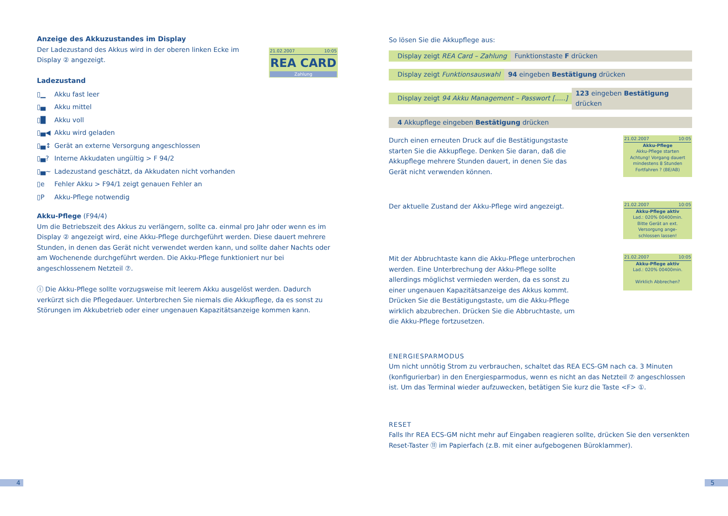Anzeige des Akkuzustandes im Display
Der Ladezustand des Akkus wird in der oberen linken Ecke im
Display ② angezeigt.
21.02.2007 10:05
REA CARD
Zahlung
Ladezustand
▯▁ Akku fast leer
▯▄ Akku mittel
▯█ Akku voll
▯▄◀ Akku wird geladen
▯▄↕ Gerät an externe Versorgung angeschlossen
▯▄? Interne Akkudaten ungültig > F 94/2
▯▄~ Ladezustand geschätzt, da Akkudaten nicht vorhanden
▯e Fehler Akku > F94/1 zeigt genauen Fehler an
▯P Akku-Pflege notwendig
Akku-Pflege (F94/4)
Um die Betriebszeit des Akkus zu verlängern, sollte ca. einmal pro Jahr oder wenn es im Display ② angezeigt wird, eine Akku-Pflege durchgeführt werden. Diese dauert mehrere Stunden, in denen das Gerät nicht verwendet werden kann, und sollte daher Nachts oder am Wochenende durchgeführt werden. Die Akku-Pflege funktioniert nur bei angeschlossenem Netzteil ⑦.
ⓘ Die Akku-Pflege sollte vorzugsweise mit leerem Akku ausgelöst werden. Dadurch verkürzt sich die Pflegedauer. Unterbrechen Sie niemals die Akkupflege, da es sonst zu Störungen im Akkubetrieb oder einer ungenauen Kapazitätsanzeige kommen kann.
So lösen Sie die Akkupflege aus:
Display zeigt REA Card – Zahlung Funktionstaste F drücken
Display zeigt Funktionsauswahl 94 eingeben Bestätigung drücken
Display zeigt 94 Akku Management – Passwort [.....] 123 eingeben Bestätigung drücken
4 Akkupflege eingeben Bestätigung drücken
Durch einen erneuten Druck auf die Bestätigungstaste starten Sie die Akkupflege. Denken Sie daran, daß die Akkupflege mehrere Stunden dauert, in denen Sie das Gerät nicht verwenden können.
21.02.2007 10:05
Akku-Pflege
Akku-Pflege starten
Achtung! Vorgang dauert
mindestens 8 Stunden
Fortfahren ? (BE/AB)
Der aktuelle Zustand der Akku-Pflege wird angezeigt.
21.02.2007 10:05
Akku-Pflege aktiv
Lad.: 020% 00400min.
Bitte Gerät an ext.
Versorgung ange-
schlossen lassen!
Mit der Abbruchtaste kann die Akku-Pflege unterbrochen werden. Eine Unterbrechung der Akku-Pflege sollte allerdings möglichst vermieden werden, da es sonst zu einer ungenauen Kapazitätsanzeige des Akkus kommt. Drücken Sie die Bestätigungstaste, um die Akku-Pflege wirklich abzubrechen. Drücken Sie die Abbruchtaste, um die Akku-Pflege fortzusetzen.
21.02.2007 10:05
Akku-Pflege aktiv
Lad.: 020% 00400min.
Wirklich Abbrechen?
ENERGIESPARMODUS
Um nicht unnötig Strom zu verbrauchen, schaltet das REA ECS-GM nach ca. 3 Minuten (konfigurierbar) in den Energiesparmodus, wenn es nicht an das Netzteil ⑦ angeschlossen ist. Um das Terminal wieder aufzuwecken, betätigen Sie kurz die Taste <F> ①.
RESET
Falls Ihr REA ECS-GM nicht mehr auf Eingaben reagieren sollte, drücken Sie den versenkten Reset-Taster ⑪ im Papierfach (z.B. mit einer aufgebogenen Büroklammer).
4 5